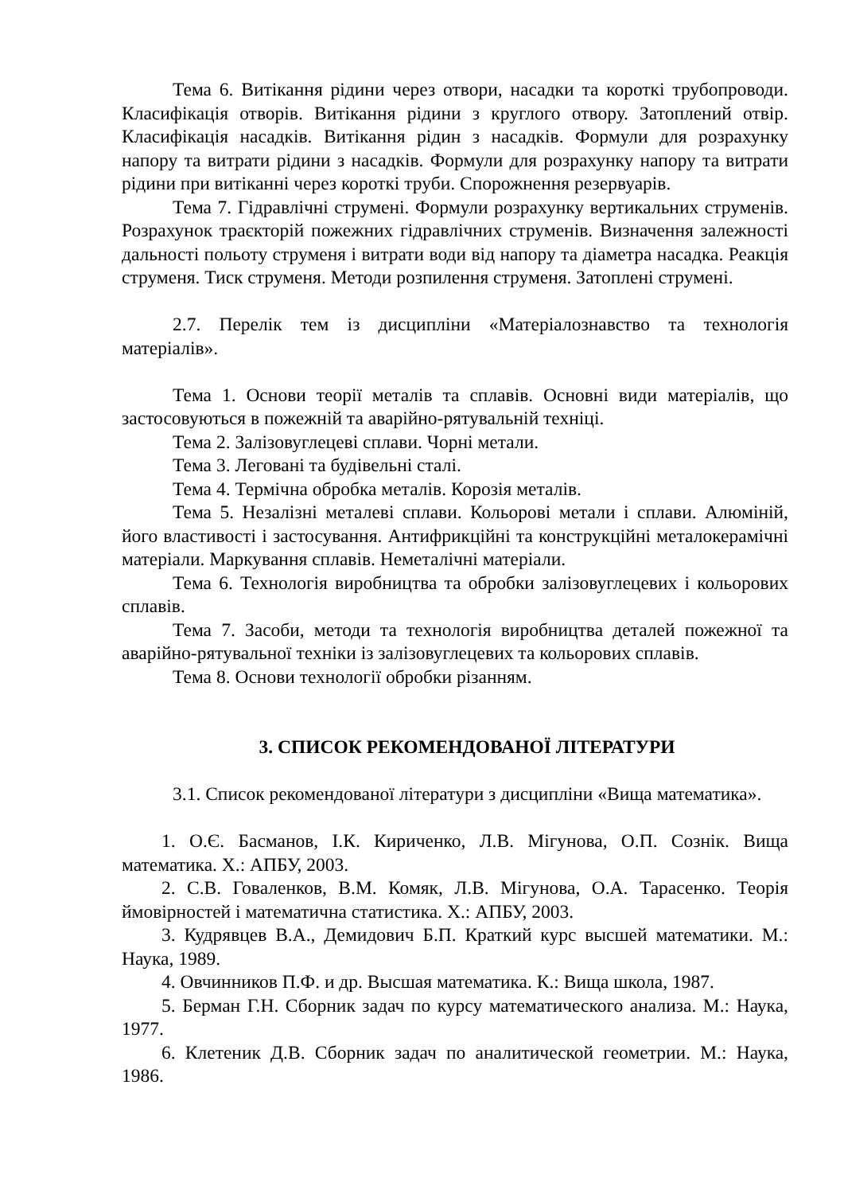Тема 6. Витікання рідини через отвори, насадки та короткі трубопроводи. Класифікація отворів. Витікання рідини з круглого отвору. Затоплений отвір. Класифікація насадків. Витікання рідин з насадків. Формули для розрахунку напору та витрати рідини з насадків. Формули для розрахунку напору та витрати рідини при витіканні через короткі труби. Спорожнення резервуарів.
Тема 7. Гідравлічні струмені. Формули розрахунку вертикальних струменів. Розрахунок траєкторій пожежних гідравлічних струменів. Визначення залежності дальності польоту струменя і витрати води від напору та діаметра насадка. Реакція струменя. Тиск струменя. Методи розпилення струменя. Затоплені струмені.
2.7. Перелік тем із дисципліни «Матеріалознавство та технологія матеріалів».
Тема 1. Основи теорії металів та сплавів. Основні види матеріалів, що застосовуються в пожежній та аварійно-рятувальній техніці.
Тема 2. Залізовуглецеві сплави. Чорні метали.
Тема 3. Леговані та будівельні сталі.
Тема 4. Термічна обробка металів. Корозія металів.
Тема 5. Незалізні металеві сплави. Кольорові метали і сплави. Алюміній, його властивості і застосування. Антифрикційні та конструкційні металокерамічні матеріали. Маркування сплавів. Неметалічні матеріали.
Тема 6. Технологія виробництва та обробки залізовуглецевих і кольорових сплавів.
Тема 7. Засоби, методи та технологія виробництва деталей пожежної та аварійно-рятувальної техніки із залізовуглецевих та кольорових сплавів.
Тема 8. Основи технології обробки різанням.
3. СПИСОК РЕКОМЕНДОВАНОЇ ЛІТЕРАТУРИ
3.1. Список рекомендованої літератури з дисципліни «Вища математика».
1. О.Є. Басманов, І.К. Кириченко, Л.В. Мігунова, О.П. Сознік. Вища математика. Х.: АПБУ, 2003.
2. С.В. Говаленков, В.М. Комяк, Л.В. Мігунова, О.А. Тарасенко. Теорія ймовірностей і математична статистика. Х.: АПБУ, 2003.
3. Кудрявцев В.А., Демидович Б.П. Краткий курс высшей математики. М.: Наука, 1989.
4. Овчинников П.Ф. и др. Высшая математика. К.: Вища школа, 1987.
5. Берман Г.Н. Сборник задач по курсу математического анализа. М.: Наука, 1977.
6. Клетеник Д.В. Сборник задач по аналитической геометрии. М.: Наука, 1986.